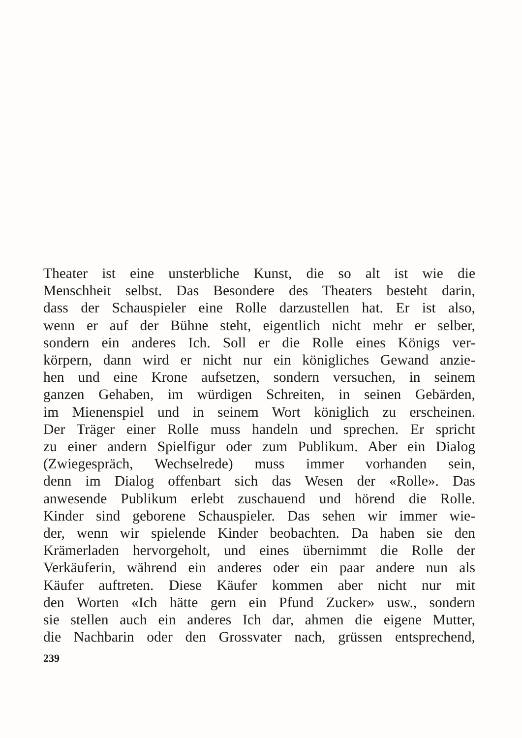Theater ist eine unsterbliche Kunst, die so alt ist wie die
Menschheit selbst. Das Besondere des Theaters besteht darin,
dass der Schauspieler eine Rolle darzustellen hat. Er ist also,
wenn er auf der Bühne steht, eigentlich nicht mehr er selber,
sondern ein anderes Ich. Soll er die Rolle eines Königs ver-
körpern, dann wird er nicht nur ein königliches Gewand anzie-
hen und eine Krone aufsetzen, sondern versuchen, in seinem
ganzen Gehaben, im würdigen Schreiten, in seinen Gebärden,
im Mienenspiel und in seinem Wort königlich zu erscheinen.
Der Träger einer Rolle muss handeln und sprechen. Er spricht
zu einer andern Spielfigur oder zum Publikum. Aber ein Dialog
(Zwiegespräch, Wechselrede) muss immer vorhanden sein,
denn im Dialog offenbart sich das Wesen der «Rolle». Das
anwesende Publikum erlebt zuschauend und hörend die Rolle.
Kinder sind geborene Schauspieler. Das sehen wir immer wie-
der, wenn wir spielende Kinder beobachten. Da haben sie den
Krämerladen hervorgeholt, und eines übernimmt die Rolle der
Verkäuferin, während ein anderes oder ein paar andere nun als
Käufer auftreten. Diese Käufer kommen aber nicht nur mit
den Worten «Ich hätte gern ein Pfund Zucker» usw., sondern
sie stellen auch ein anderes Ich dar, ahmen die eigene Mutter,
die Nachbarin oder den Grossvater nach, grüssen entsprechend,
239